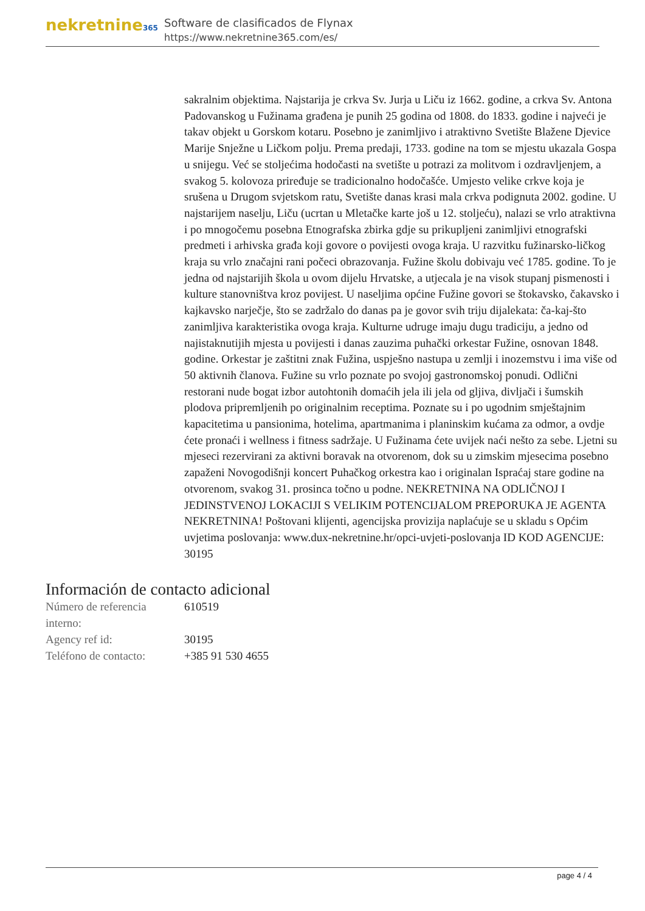nekretnine365
Software de clasificados de Flynax
https://www.nekretnine365.com/es/
sakralnim objektima. Najstarija je crkva Sv. Jurja u Liču iz 1662. godine, a crkva Sv. Antona Padovanskog u Fužinama građena je punih 25 godina od 1808. do 1833. godine i najveći je takav objekt u Gorskom kotaru. Posebno je zanimljivo i atraktivno Svetište Blažene Djevice Marije Snježne u Ličkom polju. Prema predaji, 1733. godine na tom se mjestu ukazala Gospa u snijegu. Već se stoljećima hodočasti na svetište u potrazi za molitvom i ozdravljenjem, a svakog 5. kolovoza priređuje se tradicionalno hodočašće. Umjesto velike crkve koja je srušena u Drugom svjetskom ratu, Svetište danas krasi mala crkva podignuta 2002. godine. U najstarijem naselju, Liču (ucrtan u Mletačke karte još u 12. stoljeću), nalazi se vrlo atraktivna i po mnogočemu posebna Etnografska zbirka gdje su prikupljeni zanimljivi etnografski predmeti i arhivska građa koji govore o povijesti ovoga kraja. U razvitku fužinarsko-ličkog kraja su vrlo značajni rani počeci obrazovanja. Fužine školu dobivaju već 1785. godine. To je jedna od najstarijih škola u ovom dijelu Hrvatske, a utjecala je na visok stupanj pismenosti i kulture stanovništva kroz povijest. U naseljima općine Fužine govori se štokavsko, čakavsko i kajkavsko narječje, što se zadržalo do danas pa je govor svih triju dijalekata: ča-kaj-što zanimljiva karakteristika ovoga kraja. Kulturne udruge imaju dugu tradiciju, a jedno od najistaknutijih mjesta u povijesti i danas zauzima puhački orkestar Fužine, osnovan 1848. godine. Orkestar je zaštitni znak Fužina, uspješno nastupa u zemlji i inozemstvu i ima više od 50 aktivnih članova. Fužine su vrlo poznate po svojoj gastronomskoj ponudi. Odlični restorani nude bogat izbor autohtonih domaćih jela ili jela od gljiva, divljači i šumskih plodova pripremljenih po originalnim receptima. Poznate su i po ugodnim smještajnim kapacitetima u pansionima, hotelima, apartmanima i planinskim kućama za odmor, a ovdje ćete pronaći i wellness i fitness sadržaje. U Fužinama ćete uvijek naći nešto za sebe. Ljetni su mjeseci rezervirani za aktivni boravak na otvorenom, dok su u zimskim mjesecima posebno zapaženi Novogodišnji koncert Puhačkog orkestra kao i originalan Ispraćaj stare godine na otvorenom, svakog 31. prosinca točno u podne. NEKRETNINA NA ODLIČNOJ I JEDINSTVENOJ LOKACIJI S VELIKIM POTENCIJALOM PREPORUKA JE AGENTA NEKRETNINA! Poštovani klijenti, agencijska provizija naplaćuje se u skladu s Općim uvjetima poslovanja: www.dux-nekretnine.hr/opci-uvjeti-poslovanja ID KOD AGENCIJE: 30195
Información de contacto adicional
| Número de referencia interno: | 610519 |
| Agency ref id: | 30195 |
| Teléfono de contacto: | +385 91 530 4655 |
page 4 / 4